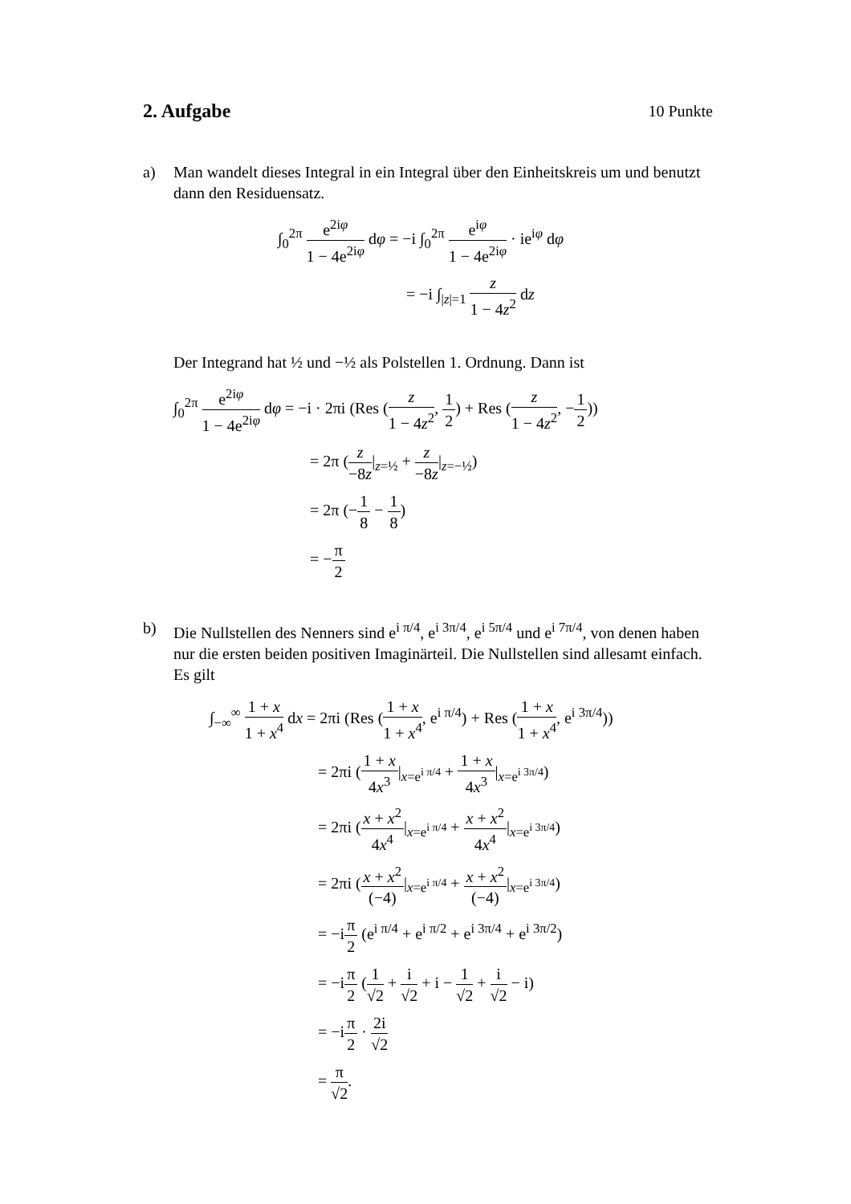2. Aufgabe 10 Punkte
a) Man wandelt dieses Integral in ein Integral über den Einheitskreis um und benutzt dann den Residuensatz.
∫<sub>0</sub><sup>2π</sup> e<sup>2iφ</sup> 1 − 4e<sup>2iφ</sup> dφ = −i ∫<sub>0</sub><sup>2π</sup> e<sup>iφ</sup> 1 − 4e<sup>2iφ</sup> · ie<sup>iφ</sup> dφ
= −i ∫<sub>|z|=1</sub> z 1 − 4z<sup>2</sup> dz
Der Integrand hat ½ und −½ als Polstellen 1. Ordnung. Dann ist
∫<sub>0</sub><sup>2π</sup> e<sup>2iφ</sup> 1 − 4e<sup>2iφ</sup> dφ = −i · 2πi (Res (z 1 − 4z<sup>2</sup>, 1 2) + Res (z 1 − 4z<sup>2</sup>, −1 2))
= 2π (z −8z|<sub>z=½</sub> + z −8z|<sub>z=−½</sub>)
= 2π (−1 8 − 1 8)
= −π 2
b) Die Nullstellen des Nenners sind e<sup>i π/4</sup>, e<sup>i 3π/4</sup>, e<sup>i 5π/4</sup> und e<sup>i 7π/4</sup>, von denen haben nur die ersten beiden positiven Imaginärteil. Die Nullstellen sind allesamt einfach.
Es gilt
∫<sub>−∞</sub><sup>∞</sup> 1 + x 1 + x<sup>4</sup> dx = 2πi (Res (1 + x 1 + x<sup>4</sup>, e<sup>i π/4</sup>) + Res (1 + x 1 + x<sup>4</sup>, e<sup>i 3π/4</sup>))
= 2πi (1 + x 4x<sup>3</sup>|<sub>x=e<sup>i π/4</sup></sub> + 1 + x 4x<sup>3</sup>|<sub>x=e<sup>i 3π/4</sup></sub>)
= 2πi (x + x<sup>2</sup> 4x<sup>4</sup>|<sub>x=e<sup>i π/4</sup></sub> + x + x<sup>2</sup> 4x<sup>4</sup>|<sub>x=e<sup>i 3π/4</sup></sub>)
= 2πi (x + x<sup>2</sup> (−4)|<sub>x=e<sup>i π/4</sup></sub> + x + x<sup>2</sup> (−4)|<sub>x=e<sup>i 3π/4</sup></sub>)
= −iπ 2 (e<sup>i π/4</sup> + e<sup>i π/2</sup> + e<sup>i 3π/4</sup> + e<sup>i 3π/2</sup>)
= −iπ 2 (1 √2 + i √2 + i − 1 √2 + i √2 − i)
= −iπ 2 · 2i √2
= π √2.